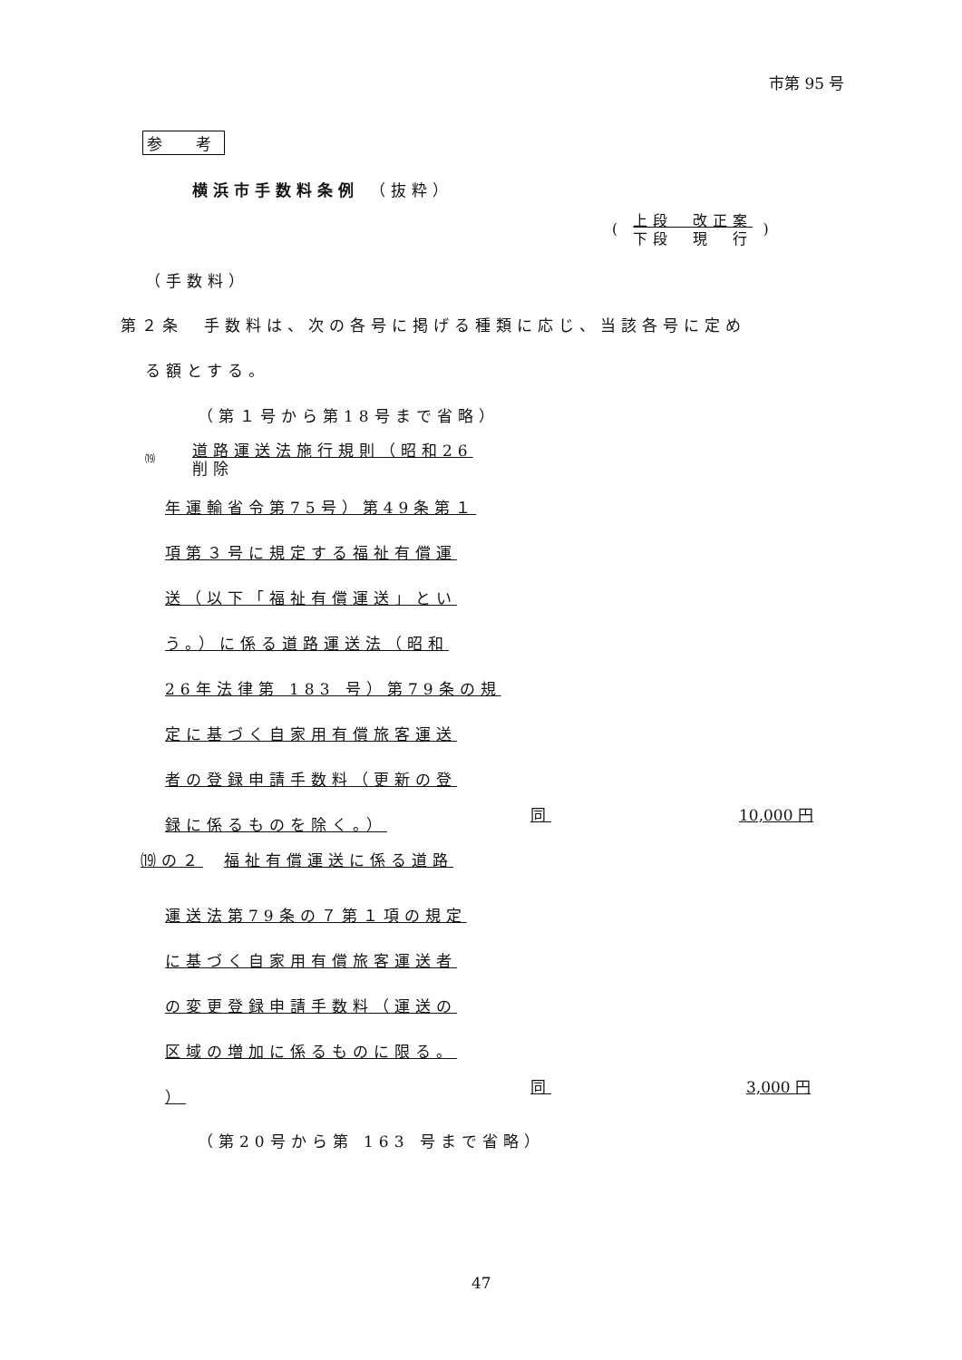市第 95 号
参　考
横浜市手数料条例 （抜粋）
( 上段　改正案
下段　現　行 )
（手数料）
第２条　手数料は、次の各号に掲げる種類に応じ、当該各号に定め
る額とする。
（第１号から第18号まで省略）
⒆
道路運送法施行規則（昭和26
削除
年運輸省令第75号）第49条第１
項第３号に規定する福祉有償運
送（以下「福祉有償運送」とい
う。）に係る道路運送法（昭和
26年法律第 183 号）第79条の規
定に基づく自家用有償旅客運送
者の登録申請手数料（更新の登
録に係るものを除く。）
同 10,000 円
⒆の２　福祉有償運送に係る道路
運送法第79条の７第１項の規定
に基づく自家用有償旅客運送者
の変更登録申請手数料（運送の
区域の増加に係るものに限る。
）
同 3,000 円
（第20号から第 163 号まで省略）
47